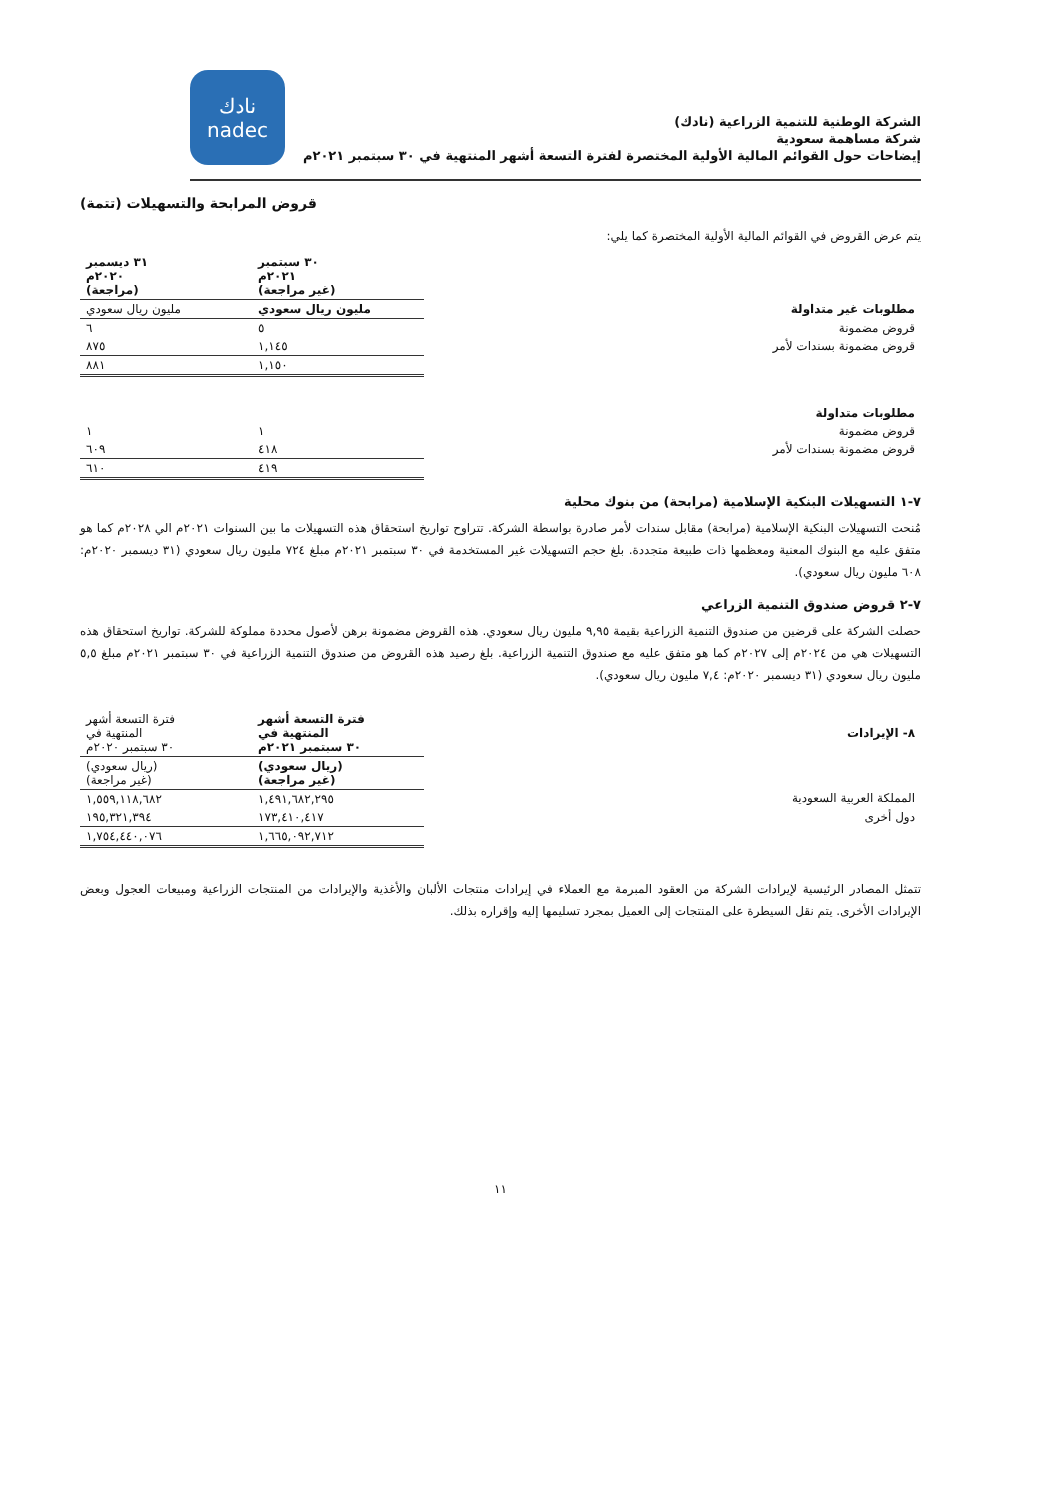الشركة الوطنية للتنمية الزراعية (نادك)
شركة مساهمة سعودية
إيضاحات حول القوائم المالية الأولية المختصرة لفترة التسعة أشهر المنتهية في ٣٠ سبتمبر ٢٠٢١م
نادك
nadec
قروض المرابحة والتسهيلات (تتمة)
يتم عرض القروض في القوائم المالية الأولية المختصرة كما يلي:
| | ٣٠ سبتمبر ٢٠٢١م (غير مراجعة) | ٣١ ديسمبر ٢٠٢٠م (مراجعة) |
| --- | --- | --- |
| مطلوبات غير متداولة | مليون ريال سعودي | مليون ريال سعودي |
| قروض مضمونة | ٥ | ٦ |
| قروض مضمونة بسندات لأمر | ١,١٤٥ | ٨٧٥ |
| | ١,١٥٠ | ٨٨١ |
| مطلوبات متداولة | | |
| قروض مضمونة | ١ | ١ |
| قروض مضمونة بسندات لأمر | ٤١٨ | ٦٠٩ |
| | ٤١٩ | ٦١٠ |
٧-١ التسهيلات البنكية الإسلامية (مرابحة) من بنوك محلية
مُنحت التسهيلات البنكية الإسلامية (مرابحة) مقابل سندات لأمر صادرة بواسطة الشركة. تتراوح تواريخ استحقاق هذه التسهيلات ما بين السنوات ٢٠٢١م الي ٢٠٢٨م كما هو متفق عليه مع البنوك المعنية ومعظمها ذات طبيعة متجددة. بلغ حجم التسهيلات غير المستخدمة في ٣٠ سبتمبر ٢٠٢١م مبلغ ٧٢٤ مليون ريال سعودي (٣١ ديسمبر ٢٠٢٠م: ٦٠٨ مليون ريال سعودي).
٧-٢ قروض صندوق التنمية الزراعي
حصلت الشركة على قرضين من صندوق التنمية الزراعية بقيمة ٩,٩٥ مليون ريال سعودي. هذه القروض مضمونة برهن لأصول محددة مملوكة للشركة. تواريخ استحقاق هذه التسهيلات هي من ٢٠٢٤م إلى ٢٠٢٧م كما هو متفق عليه مع صندوق التنمية الزراعية. بلغ رصيد هذه القروض من صندوق التنمية الزراعية في ٣٠ سبتمبر ٢٠٢١م مبلغ ٥,٥ مليون ريال سعودي (٣١ ديسمبر ٢٠٢٠م: ٧,٤ مليون ريال سعودي).
| ٨- الإيرادات | فترة التسعة أشهر المنتهية في ٣٠ سبتمبر ٢٠٢١م | فترة التسعة أشهر المنتهية في ٣٠ سبتمبر ٢٠٢٠م |
| | (ريال سعودي) (غير مراجعة) | (ريال سعودي) (غير مراجعة) |
| المملكة العربية السعودية | ١,٤٩١,٦٨٢,٢٩٥ | ١,٥٥٩,١١٨,٦٨٢ |
| دول أخرى | ١٧٣,٤١٠,٤١٧ | ١٩٥,٣٢١,٣٩٤ |
| | ١,٦٦٥,٠٩٢,٧١٢ | ١,٧٥٤,٤٤٠,٠٧٦ |
تتمثل المصادر الرئيسية لإيرادات الشركة من العقود المبرمة مع العملاء في إيرادات منتجات الألبان والأغذية والإيرادات من المنتجات الزراعية ومبيعات العجول وبعض الإيرادات الأخرى. يتم نقل السيطرة على المنتجات إلى العميل بمجرد تسليمها إليه وإقراره بذلك.
١١